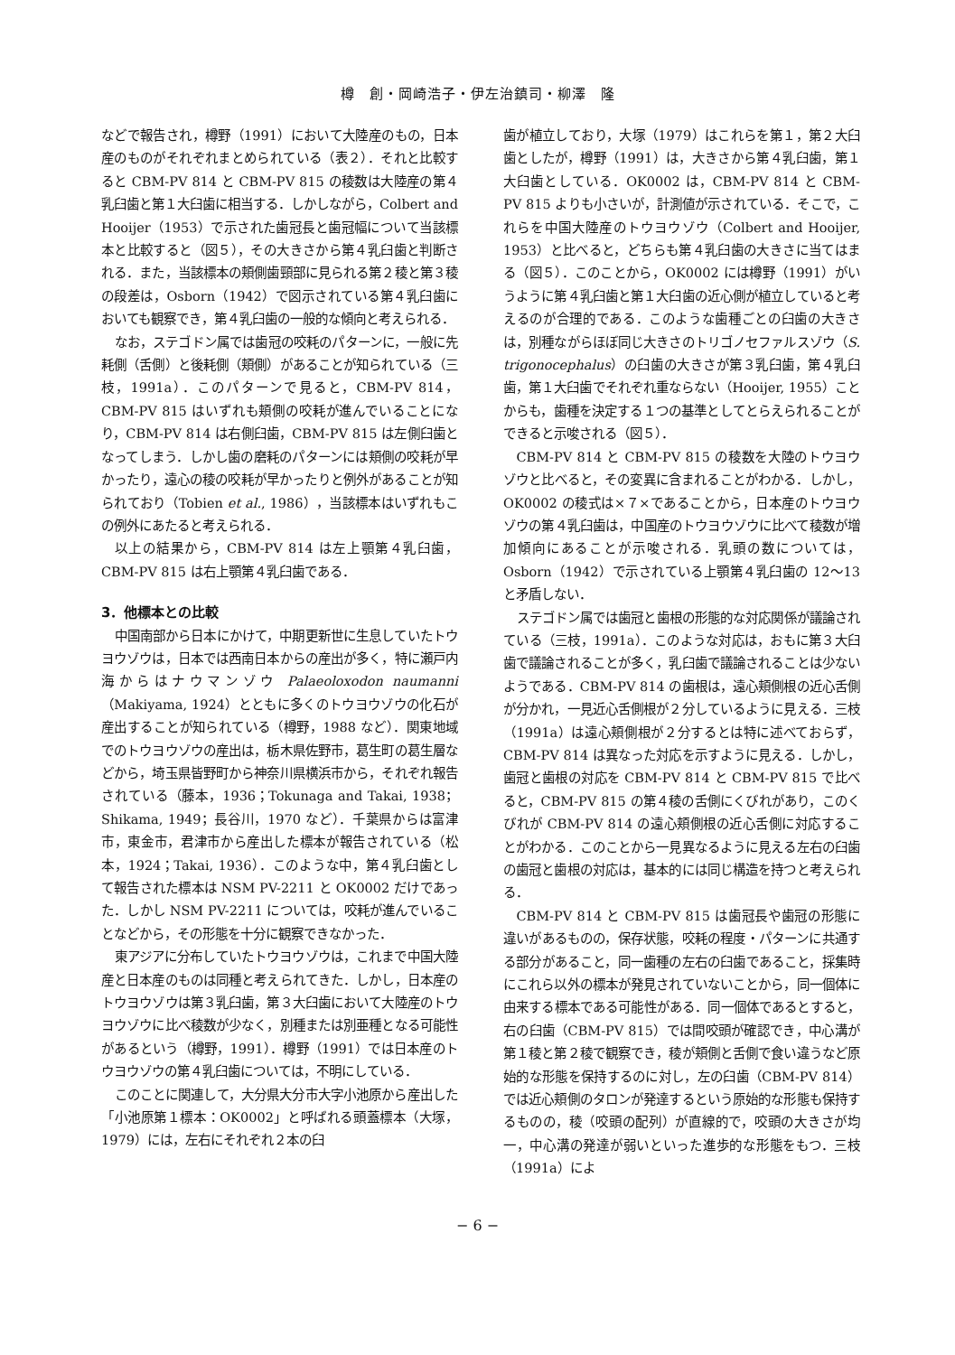樽　創・岡崎浩子・伊左治鎮司・柳澤　隆
などで報告され，樽野（1991）において大陸産のもの，日本産のものがそれぞれまとめられている（表２）．それと比較すると CBM-PV 814 と CBM-PV 815 の稜数は大陸産の第４乳臼歯と第１大臼歯に相当する．しかしながら，Colbert and Hooijer（1953）で示された歯冠長と歯冠幅について当該標本と比較すると（図５），その大きさから第４乳臼歯と判断される．また，当該標本の頬側歯頸部に見られる第２稜と第３稜の段差は，Osborn（1942）で図示されている第４乳臼歯においても観察でき，第４乳臼歯の一般的な傾向と考えられる．
なお，ステゴドン属では歯冠の咬耗のパターンに，一般に先耗側（舌側）と後耗側（頬側）があることが知られている（三枝，1991a）．このパターンで見ると，CBM-PV 814，CBM-PV 815 はいずれも頬側の咬耗が進んでいることになり，CBM-PV 814 は右側臼歯，CBM-PV 815 は左側臼歯となってしまう．しかし歯の磨耗のパターンには頬側の咬耗が早かったり，遠心の稜の咬耗が早かったりと例外があることが知られており（Tobien et al., 1986），当該標本はいずれもこの例外にあたると考えられる．
以上の結果から，CBM-PV 814 は左上顎第４乳臼歯，CBM-PV 815 は右上顎第４乳臼歯である．
3．他標本との比較
中国南部から日本にかけて，中期更新世に生息していたトウヨウゾウは，日本では西南日本からの産出が多く，特に瀬戸内海からはナウマンゾウ Palaeoloxodon naumanni（Makiyama, 1924）とともに多くのトウヨウゾウの化石が産出することが知られている（樽野，1988 など）．関東地域でのトウヨウゾウの産出は，栃木県佐野市，葛生町の葛生層などから，埼玉県皆野町から神奈川県横浜市から，それぞれ報告されている（藤本，1936；Tokunaga and Takai, 1938；Shikama, 1949；長谷川，1970 など）．千葉県からは富津市，東金市，君津市から産出した標本が報告されている（松本，1924；Takai, 1936）．このような中，第４乳臼歯として報告された標本は NSM PV-2211 と OK0002 だけであった．しかし NSM PV-2211 については，咬耗が進んでいることなどから，その形態を十分に観察できなかった．
東アジアに分布していたトウヨウゾウは，これまで中国大陸産と日本産のものは同種と考えられてきた．しかし，日本産のトウヨウゾウは第３乳臼歯，第３大臼歯において大陸産のトウヨウゾウに比べ稜数が少なく，別種または別亜種となる可能性があるという（樽野，1991）．樽野（1991）では日本産のトウヨウゾウの第４乳臼歯については，不明にしている．
このことに関連して，大分県大分市大字小池原から産出した「小池原第１標本：OK0002」と呼ばれる頭蓋標本（大塚，1979）には，左右にそれぞれ２本の臼
歯が植立しており，大塚（1979）はこれらを第１，第２大臼歯としたが，樽野（1991）は，大きさから第４乳臼歯，第１大臼歯としている．OK0002 は，CBM-PV 814 と CBM-PV 815 よりも小さいが，計測値が示されている．そこで，これらを中国大陸産のトウヨウゾウ（Colbert and Hooijer, 1953）と比べると，どちらも第４乳臼歯の大きさに当てはまる（図５）．このことから，OK0002 には樽野（1991）がいうように第４乳臼歯と第１大臼歯の近心側が植立していると考えるのが合理的である．このような歯種ごとの臼歯の大きさは，別種ながらほぼ同じ大きさのトリゴノセファルスゾウ（S. trigonocephalus）の臼歯の大きさが第３乳臼歯，第４乳臼歯，第１大臼歯でそれぞれ重ならない（Hooijer, 1955）ことからも，歯種を決定する１つの基準としてとらえられることができると示唆される（図５）．
CBM-PV 814 と CBM-PV 815 の稜数を大陸のトウヨウゾウと比べると，その変異に含まれることがわかる．しかし，OK0002 の稜式は×７×であることから，日本産のトウヨウゾウの第４乳臼歯は，中国産のトウヨウゾウに比べて稜数が増加傾向にあることが示唆される．乳頭の数については，Osborn（1942）で示されている上顎第４乳臼歯の 12〜13 と矛盾しない．
ステゴドン属では歯冠と歯根の形態的な対応関係が議論されている（三枝，1991a）．このような対応は，おもに第３大臼歯で議論されることが多く，乳臼歯で議論されることは少ないようである．CBM-PV 814 の歯根は，遠心頬側根の近心舌側が分かれ，一見近心舌側根が２分しているように見える．三枝（1991a）は遠心頬側根が２分するとは特に述べておらず，CBM-PV 814 は異なった対応を示すように見える．しかし，歯冠と歯根の対応を CBM-PV 814 と CBM-PV 815 で比べると，CBM-PV 815 の第４稜の舌側にくびれがあり，このくびれが CBM-PV 814 の遠心頬側根の近心舌側に対応することがわかる．このことから一見異なるように見える左右の臼歯の歯冠と歯根の対応は，基本的には同じ構造を持つと考えられる．
CBM-PV 814 と CBM-PV 815 は歯冠長や歯冠の形態に違いがあるものの，保存状態，咬耗の程度・パターンに共通する部分があること，同一歯種の左右の臼歯であること，採集時にこれら以外の標本が発見されていないことから，同一個体に由来する標本である可能性がある．同一個体であるとすると，右の臼歯（CBM-PV 815）では間咬頭が確認でき，中心溝が第１稜と第２稜で観察でき，稜が頬側と舌側で食い違うなど原始的な形態を保持するのに対し，左の臼歯（CBM-PV 814）では近心頬側のタロンが発達するという原始的な形態も保持するものの，稜（咬頭の配列）が直線的で，咬頭の大きさが均一，中心溝の発達が弱いといった進歩的な形態をもつ．三枝（1991a）によ
− 6 −